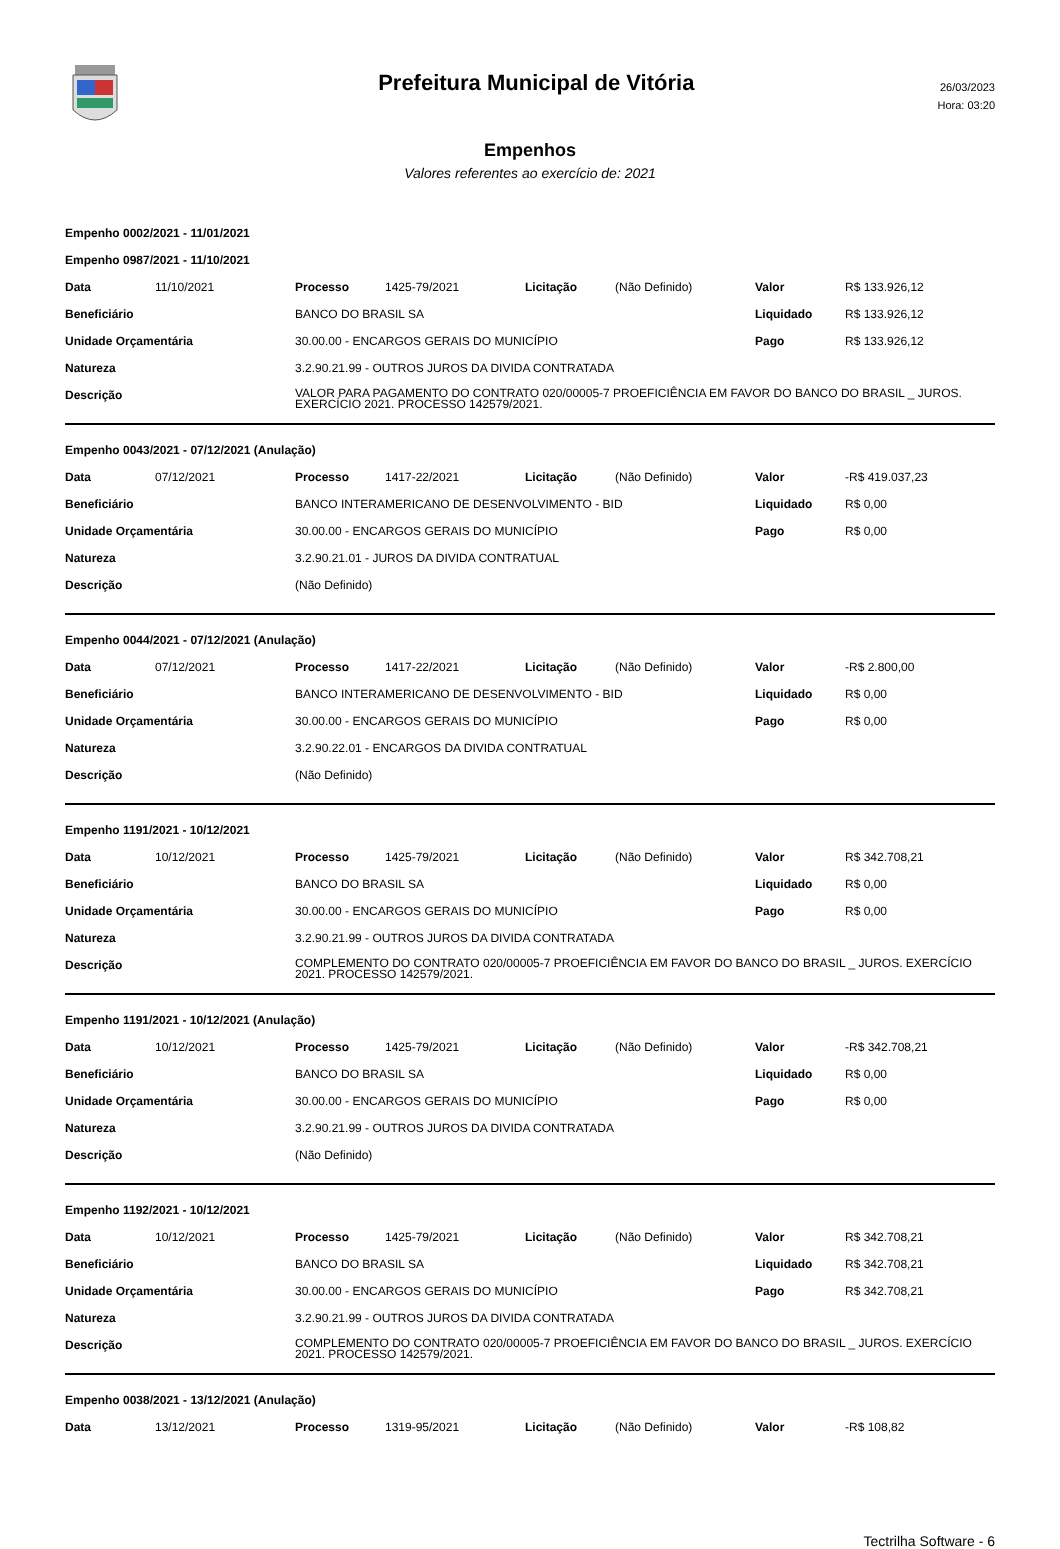Prefeitura Municipal de Vitória
26/03/2023
Hora: 03:20
Empenhos
Valores referentes ao exercício de: 2021
Empenho 0002/2021 - 11/01/2021
| Empenho 0987/2021 - 11/10/2021 | | | | | | | |
| Data | 11/10/2021 | Processo | 1425-79/2021 | Licitação | (Não Definido) | Valor | R$ 133.926,12 |
| Beneficiário | | BANCO DO BRASIL SA | | | | Liquidado | R$ 133.926,12 |
| Unidade Orçamentária | | 30.00.00 - ENCARGOS GERAIS DO MUNICÍPIO | | | | Pago | R$ 133.926,12 |
| Natureza | | 3.2.90.21.99 - OUTROS JUROS DA DIVIDA CONTRATADA | | | | | |
| Descrição | | VALOR PARA PAGAMENTO DO CONTRATO 020/00005-7 PROEFICIÊNCIA EM FAVOR DO BANCO DO BRASIL _ JUROS. EXERCÍCIO 2021. PROCESSO 142579/2021. | | | | | |
| Empenho 0043/2021 - 07/12/2021 (Anulação) | | | | | | | |
| Data | 07/12/2021 | Processo | 1417-22/2021 | Licitação | (Não Definido) | Valor | -R$ 419.037,23 |
| Beneficiário | | BANCO INTERAMERICANO DE DESENVOLVIMENTO - BID | | | | Liquidado | R$ 0,00 |
| Unidade Orçamentária | | 30.00.00 - ENCARGOS GERAIS DO MUNICÍPIO | | | | Pago | R$ 0,00 |
| Natureza | | 3.2.90.21.01 - JUROS DA DIVIDA CONTRATUAL | | | | | |
| Descrição | | (Não Definido) | | | | | |
| Empenho 0044/2021 - 07/12/2021 (Anulação) | | | | | | | |
| Data | 07/12/2021 | Processo | 1417-22/2021 | Licitação | (Não Definido) | Valor | -R$ 2.800,00 |
| Beneficiário | | BANCO INTERAMERICANO DE DESENVOLVIMENTO - BID | | | | Liquidado | R$ 0,00 |
| Unidade Orçamentária | | 30.00.00 - ENCARGOS GERAIS DO MUNICÍPIO | | | | Pago | R$ 0,00 |
| Natureza | | 3.2.90.22.01 - ENCARGOS DA DIVIDA CONTRATUAL | | | | | |
| Descrição | | (Não Definido) | | | | | |
| Empenho 1191/2021 - 10/12/2021 | | | | | | | |
| Data | 10/12/2021 | Processo | 1425-79/2021 | Licitação | (Não Definido) | Valor | R$ 342.708,21 |
| Beneficiário | | BANCO DO BRASIL SA | | | | Liquidado | R$ 0,00 |
| Unidade Orçamentária | | 30.00.00 - ENCARGOS GERAIS DO MUNICÍPIO | | | | Pago | R$ 0,00 |
| Natureza | | 3.2.90.21.99 - OUTROS JUROS DA DIVIDA CONTRATADA | | | | | |
| Descrição | | COMPLEMENTO DO CONTRATO 020/00005-7 PROEFICIÊNCIA EM FAVOR DO BANCO DO BRASIL _ JUROS. EXERCÍCIO 2021. PROCESSO 142579/2021. | | | | | |
| Empenho 1191/2021 - 10/12/2021 (Anulação) | | | | | | | |
| Data | 10/12/2021 | Processo | 1425-79/2021 | Licitação | (Não Definido) | Valor | -R$ 342.708,21 |
| Beneficiário | | BANCO DO BRASIL SA | | | | Liquidado | R$ 0,00 |
| Unidade Orçamentária | | 30.00.00 - ENCARGOS GERAIS DO MUNICÍPIO | | | | Pago | R$ 0,00 |
| Natureza | | 3.2.90.21.99 - OUTROS JUROS DA DIVIDA CONTRATADA | | | | | |
| Descrição | | (Não Definido) | | | | | |
| Empenho 1192/2021 - 10/12/2021 | | | | | | | |
| Data | 10/12/2021 | Processo | 1425-79/2021 | Licitação | (Não Definido) | Valor | R$ 342.708,21 |
| Beneficiário | | BANCO DO BRASIL SA | | | | Liquidado | R$ 342.708,21 |
| Unidade Orçamentária | | 30.00.00 - ENCARGOS GERAIS DO MUNICÍPIO | | | | Pago | R$ 342.708,21 |
| Natureza | | 3.2.90.21.99 - OUTROS JUROS DA DIVIDA CONTRATADA | | | | | |
| Descrição | | COMPLEMENTO DO CONTRATO 020/00005-7 PROEFICIÊNCIA EM FAVOR DO BANCO DO BRASIL _ JUROS. EXERCÍCIO 2021. PROCESSO 142579/2021. | | | | | |
| Empenho 0038/2021 - 13/12/2021 (Anulação) | | | | | | | |
| Data | 13/12/2021 | Processo | 1319-95/2021 | Licitação | (Não Definido) | Valor | -R$ 108,82 |
Tectrilha Software - 6